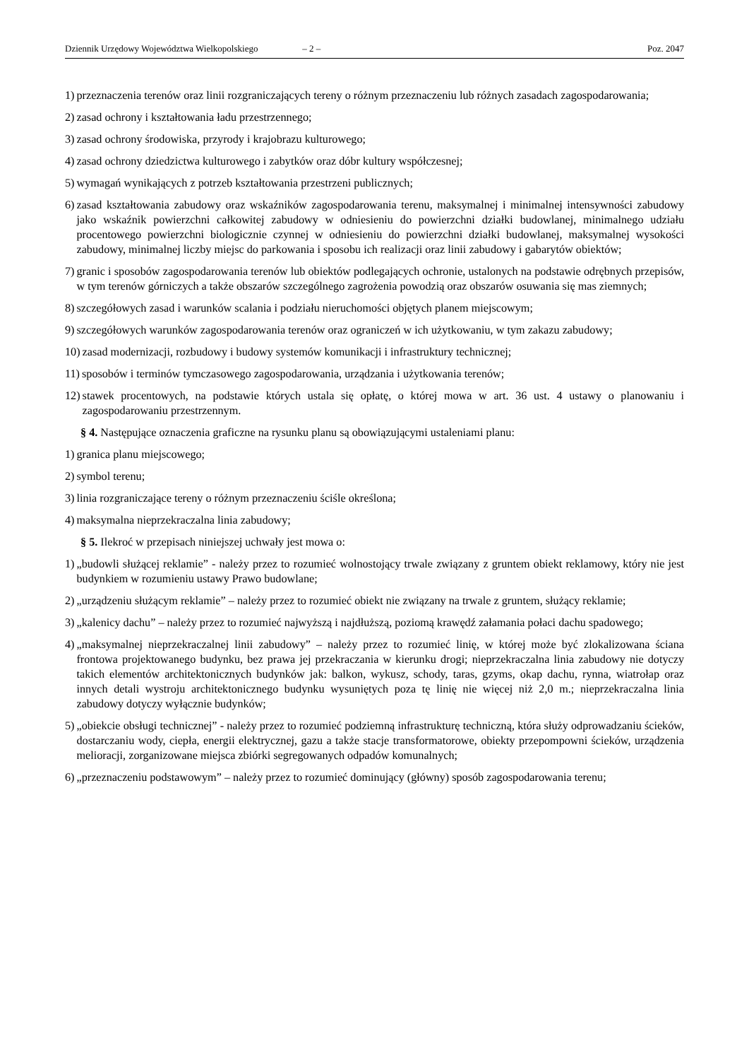Dziennik Urzędowy Województwa Wielkopolskiego – 2 – Poz. 2047
1) przeznaczenia terenów oraz linii rozgraniczających tereny o różnym przeznaczeniu lub różnych zasadach zagospodarowania;
2) zasad ochrony i kształtowania ładu przestrzennego;
3) zasad ochrony środowiska, przyrody i krajobrazu kulturowego;
4) zasad ochrony dziedzictwa kulturowego i zabytków oraz dóbr kultury współczesnej;
5) wymagań wynikających z potrzeb kształtowania przestrzeni publicznych;
6) zasad kształtowania zabudowy oraz wskaźników zagospodarowania terenu, maksymalnej i minimalnej intensywności zabudowy jako wskaźnik powierzchni całkowitej zabudowy w odniesieniu do powierzchni działki budowlanej, minimalnego udziału procentowego powierzchni biologicznie czynnej w odniesieniu do powierzchni działki budowlanej, maksymalnej wysokości zabudowy, minimalnej liczby miejsc do parkowania i sposobu ich realizacji oraz linii zabudowy i gabarytów obiektów;
7) granic i sposobów zagospodarowania terenów lub obiektów podlegających ochronie, ustalonych na podstawie odrębnych przepisów, w tym terenów górniczych a także obszarów szczególnego zagrożenia powodzią oraz obszarów osuwania się mas ziemnych;
8) szczegółowych zasad i warunków scalania i podziału nieruchomości objętych planem miejscowym;
9) szczegółowych warunków zagospodarowania terenów oraz ograniczeń w ich użytkowaniu, w tym zakazu zabudowy;
10) zasad modernizacji, rozbudowy i budowy systemów komunikacji i infrastruktury technicznej;
11) sposobów i terminów tymczasowego zagospodarowania, urządzania i użytkowania terenów;
12) stawek procentowych, na podstawie których ustala się opłatę, o której mowa w art. 36 ust. 4 ustawy o planowaniu i zagospodarowaniu przestrzennym.
§ 4. Następujące oznaczenia graficzne na rysunku planu są obowiązującymi ustaleniami planu:
1) granica planu miejscowego;
2) symbol terenu;
3) linia rozgraniczające tereny o różnym przeznaczeniu ściśle określona;
4) maksymalna nieprzekraczalna linia zabudowy;
§ 5. Ilekroć w przepisach niniejszej uchwały jest mowa o:
1) „budowli służącej reklamie” - należy przez to rozumieć wolnostojący trwale związany z gruntem obiekt reklamowy, który nie jest budynkiem w rozumieniu ustawy Prawo budowlane;
2) „urządzeniu służącym reklamie” – należy przez to rozumieć obiekt nie związany na trwale z gruntem, służący reklamie;
3) „kalenicy dachu” – należy przez to rozumieć najwyższą i najdłuższą, poziomą krawędź załamania połaci dachu spadowego;
4) „maksymalnej nieprzekraczalnej linii zabudowy” – należy przez to rozumieć linię, w której może być zlokalizowana ściana frontowa projektowanego budynku, bez prawa jej przekraczania w kierunku drogi; nieprzekraczalna linia zabudowy nie dotyczy takich elementów architektonicznych budynków jak: balkon, wykusz, schody, taras, gzyms, okap dachu, rynna, wiatrołap oraz innych detali wystroju architektonicznego budynku wysuniętych poza tę linię nie więcej niż 2,0 m.; nieprzekraczalna linia zabudowy dotyczy wyłącznie budynków;
5) „obiekcie obsługi technicznej” - należy przez to rozumieć podziemną infrastrukturę techniczną, która służy odprowadzaniu ścieków, dostarczaniu wody, ciepła, energii elektrycznej, gazu a także stacje transformatorowe, obiekty przepompowni ścieków, urządzenia melioracji, zorganizowane miejsca zbiórki segregowanych odpadów komunalnych;
6) „przeznaczeniu podstawowym” – należy przez to rozumieć dominujący (główny) sposób zagospodarowania terenu;